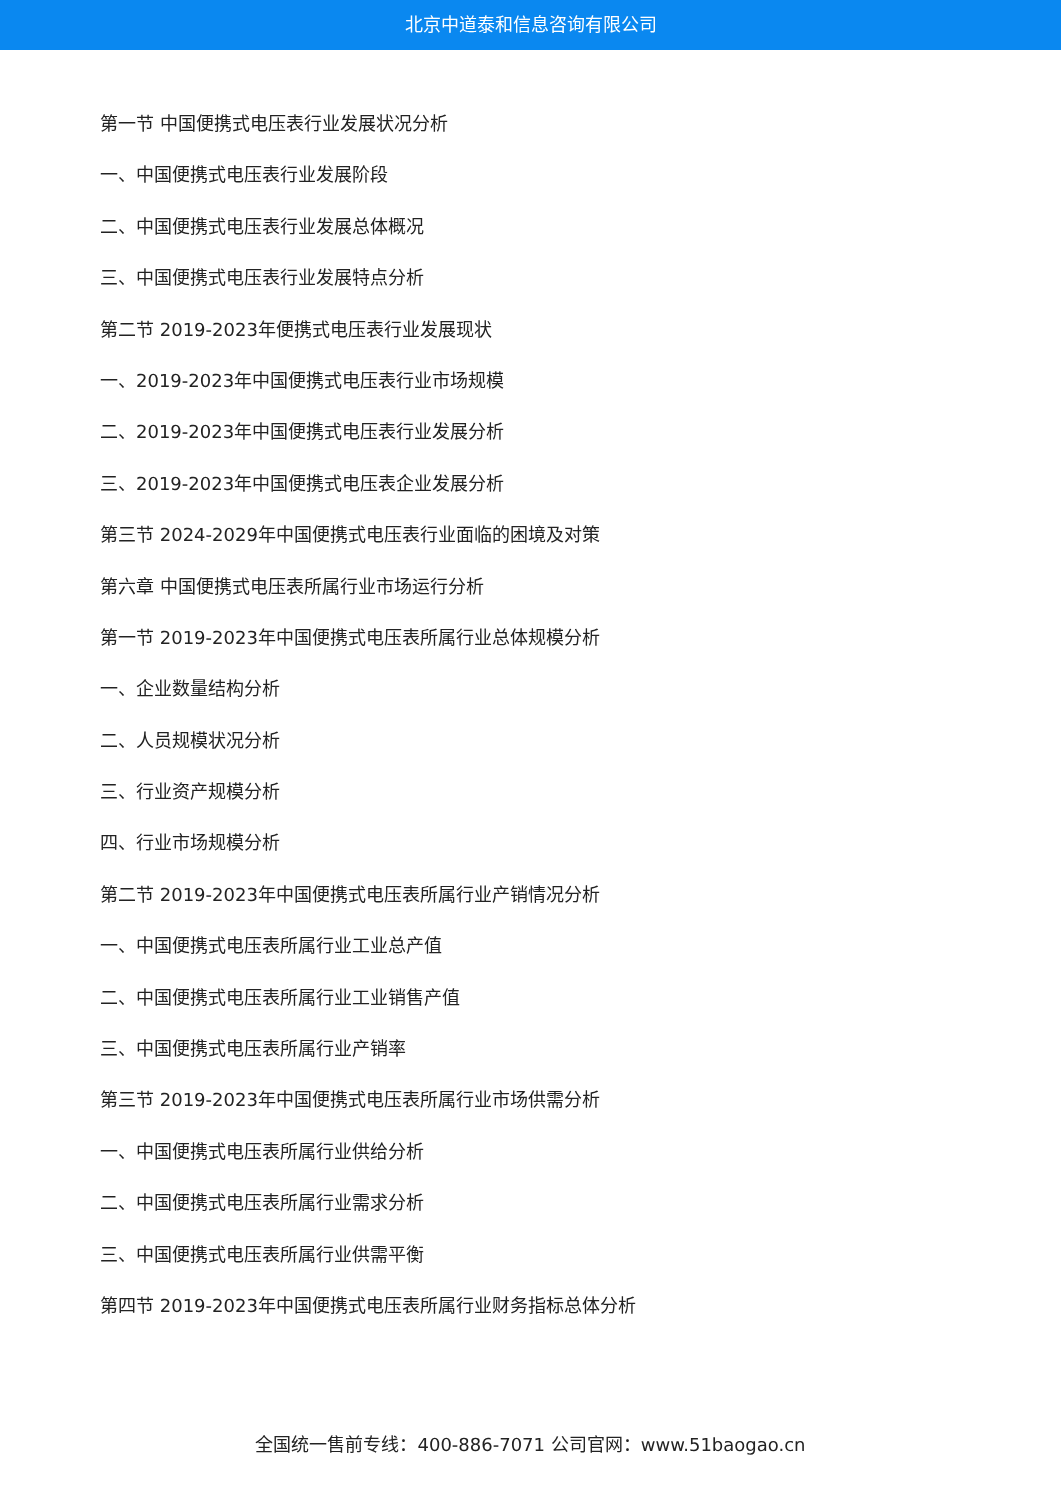北京中道泰和信息咨询有限公司
第一节 中国便携式电压表行业发展状况分析
一、中国便携式电压表行业发展阶段
二、中国便携式电压表行业发展总体概况
三、中国便携式电压表行业发展特点分析
第二节 2019-2023年便携式电压表行业发展现状
一、2019-2023年中国便携式电压表行业市场规模
二、2019-2023年中国便携式电压表行业发展分析
三、2019-2023年中国便携式电压表企业发展分析
第三节 2024-2029年中国便携式电压表行业面临的困境及对策
第六章 中国便携式电压表所属行业市场运行分析
第一节 2019-2023年中国便携式电压表所属行业总体规模分析
一、企业数量结构分析
二、人员规模状况分析
三、行业资产规模分析
四、行业市场规模分析
第二节 2019-2023年中国便携式电压表所属行业产销情况分析
一、中国便携式电压表所属行业工业总产值
二、中国便携式电压表所属行业工业销售产值
三、中国便携式电压表所属行业产销率
第三节 2019-2023年中国便携式电压表所属行业市场供需分析
一、中国便携式电压表所属行业供给分析
二、中国便携式电压表所属行业需求分析
三、中国便携式电压表所属行业供需平衡
第四节 2019-2023年中国便携式电压表所属行业财务指标总体分析
全国统一售前专线：400-886-7071 公司官网：www.51baogao.cn